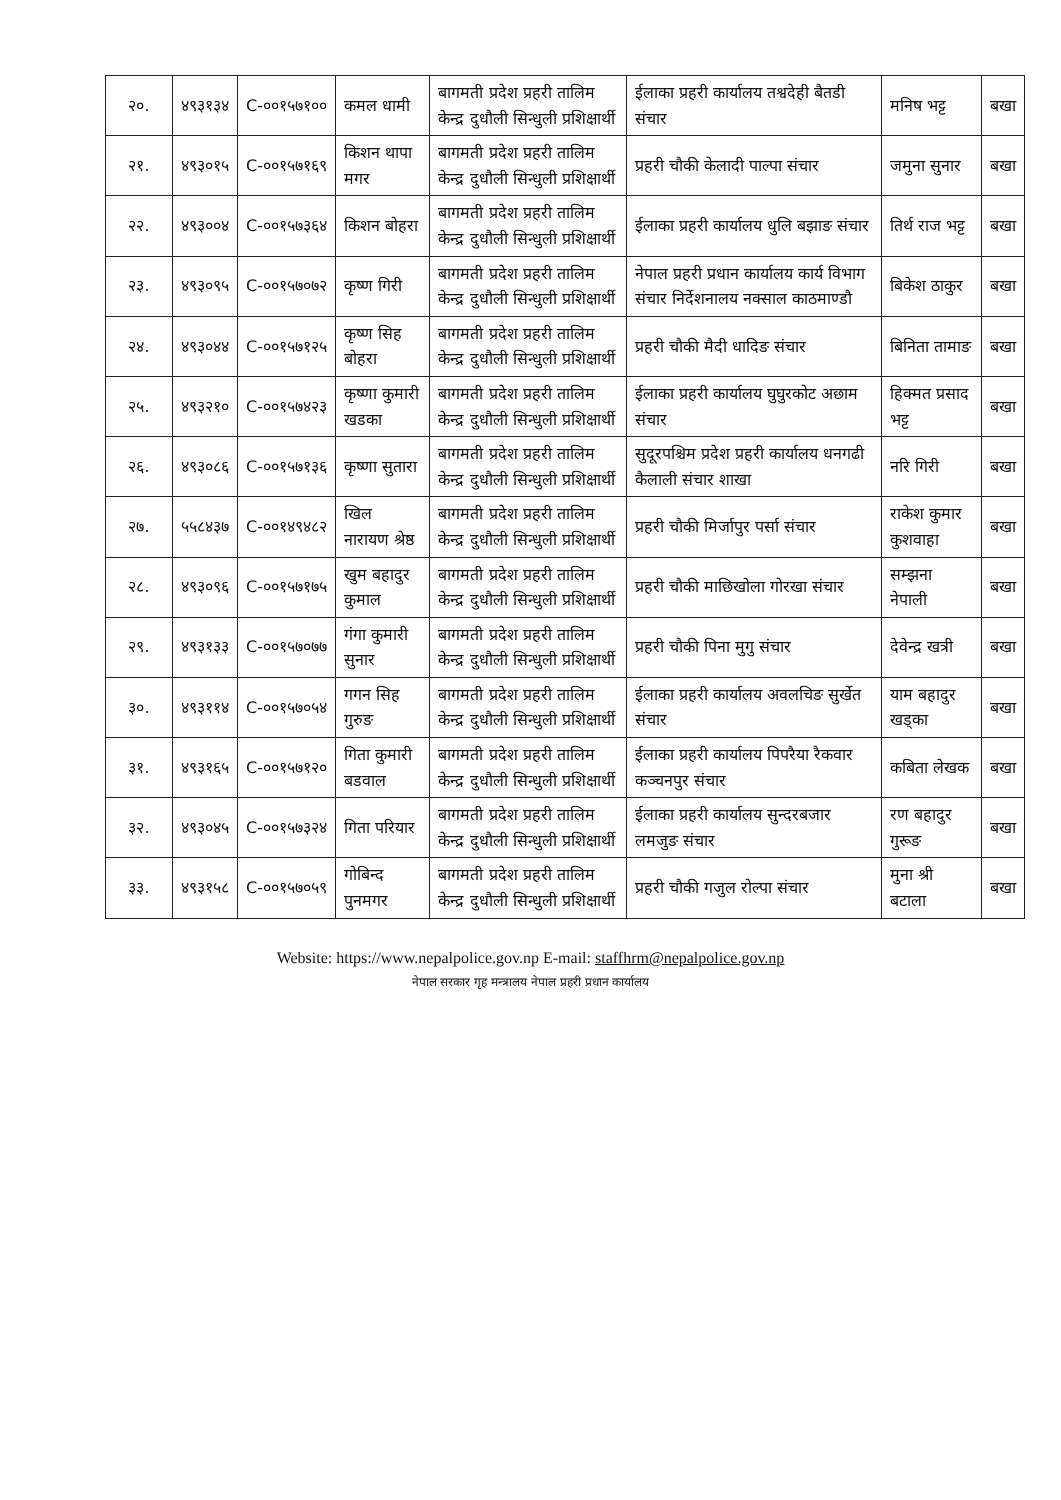| २०. | ४९३१३४ | C-००१५७१०० | कमल धामी | बागमती प्रदेश प्रहरी तालिम केन्द्र दुधौली सिन्धुली प्रशिक्षार्थी | ईलाका प्रहरी कार्यालय तश्वदेही बैतडी संचार | मनिष भट्ट | बखा |
| २१. | ४९३०१५ | C-००१५७१६९ | किशन थापा मगर | बागमती प्रदेश प्रहरी तालिम केन्द्र दुधौली सिन्धुली प्रशिक्षार्थी | प्रहरी चौकी केलादी पाल्पा संचार | जमुना सुनार | बखा |
| २२. | ४९३००४ | C-००१५७३६४ | किशन बोहरा | बागमती प्रदेश प्रहरी तालिम केन्द्र दुधौली सिन्धुली प्रशिक्षार्थी | ईलाका प्रहरी कार्यालय धुलि बझाङ संचार | तिर्थ राज भट्ट | बखा |
| २३. | ४९३०९५ | C-००१५७०७२ | कृष्ण गिरी | बागमती प्रदेश प्रहरी तालिम केन्द्र दुधौली सिन्धुली प्रशिक्षार्थी | नेपाल प्रहरी प्रधान कार्यालय कार्य विभाग संचार निर्देशनालय नक्साल काठमाण्डौ | बिकेश ठाकुर | बखा |
| २४. | ४९३०४४ | C-००१५७१२५ | कृष्ण सिह बोहरा | बागमती प्रदेश प्रहरी तालिम केन्द्र दुधौली सिन्धुली प्रशिक्षार्थी | प्रहरी चौकी मैदी धादिङ संचार | बिनिता तामाङ | बखा |
| २५. | ४९३२१० | C-००१५७४२३ | कृष्णा कुमारी खडका | बागमती प्रदेश प्रहरी तालिम केन्द्र दुधौली सिन्धुली प्रशिक्षार्थी | ईलाका प्रहरी कार्यालय घुघुरकोट अछाम संचार | हिक्मत प्रसाद भट्ट | बखा |
| २६. | ४९३०८६ | C-००१५७१३६ | कृष्णा सुतारा | बागमती प्रदेश प्रहरी तालिम केन्द्र दुधौली सिन्धुली प्रशिक्षार्थी | सुदूरपश्चिम प्रदेश प्रहरी कार्यालय धनगढी कैलाली संचार शाखा | नरि गिरी | बखा |
| २७. | ५५८४३७ | C-००१४९४८२ | खिल नारायण श्रेष्ठ | बागमती प्रदेश प्रहरी तालिम केन्द्र दुधौली सिन्धुली प्रशिक्षार्थी | प्रहरी चौकी मिर्जापुर पर्सा संचार | राकेश कुमार कुशवाहा | बखा |
| २८. | ४९३०९६ | C-००१५७१७५ | खुम बहादुर कुमाल | बागमती प्रदेश प्रहरी तालिम केन्द्र दुधौली सिन्धुली प्रशिक्षार्थी | प्रहरी चौकी माछिखोला गोरखा संचार | सम्झना नेपाली | बखा |
| २९. | ४९३१३३ | C-००१५७०७७ | गंगा कुमारी सुनार | बागमती प्रदेश प्रहरी तालिम केन्द्र दुधौली सिन्धुली प्रशिक्षार्थी | प्रहरी चौकी पिना मुगु संचार | देवेन्द्र खत्री | बखा |
| ३०. | ४९३११४ | C-००१५७०५४ | गगन सिह गुरुङ | बागमती प्रदेश प्रहरी तालिम केन्द्र दुधौली सिन्धुली प्रशिक्षार्थी | ईलाका प्रहरी कार्यालय अवलचिङ सुर्खेत संचार | याम बहादुर खड्का | बखा |
| ३१. | ४९३१६५ | C-००१५७१२० | गिता कुमारी बडवाल | बागमती प्रदेश प्रहरी तालिम केन्द्र दुधौली सिन्धुली प्रशिक्षार्थी | ईलाका प्रहरी कार्यालय पिपरैया रैकवार कञ्चनपुर संचार | कबिता लेखक | बखा |
| ३२. | ४९३०४५ | C-००१५७३२४ | गिता परियार | बागमती प्रदेश प्रहरी तालिम केन्द्र दुधौली सिन्धुली प्रशिक्षार्थी | ईलाका प्रहरी कार्यालय सुन्दरबजार लमजुङ संचार | रण बहादुर गुरूङ | बखा |
| ३३. | ४९३१५८ | C-००१५७०५९ | गोबिन्द पुनमगर | बागमती प्रदेश प्रहरी तालिम केन्द्र दुधौली सिन्धुली प्रशिक्षार्थी | प्रहरी चौकी गजुल रोल्पा संचार | मुना श्री बटाला | बखा |
Website: https://www.nepalpolice.gov.np E-mail: staffhrm@nepalpolice.gov.np
नेपाल सरकार गृह मन्त्रालय नेपाल प्रहरी प्रधान कार्यालय